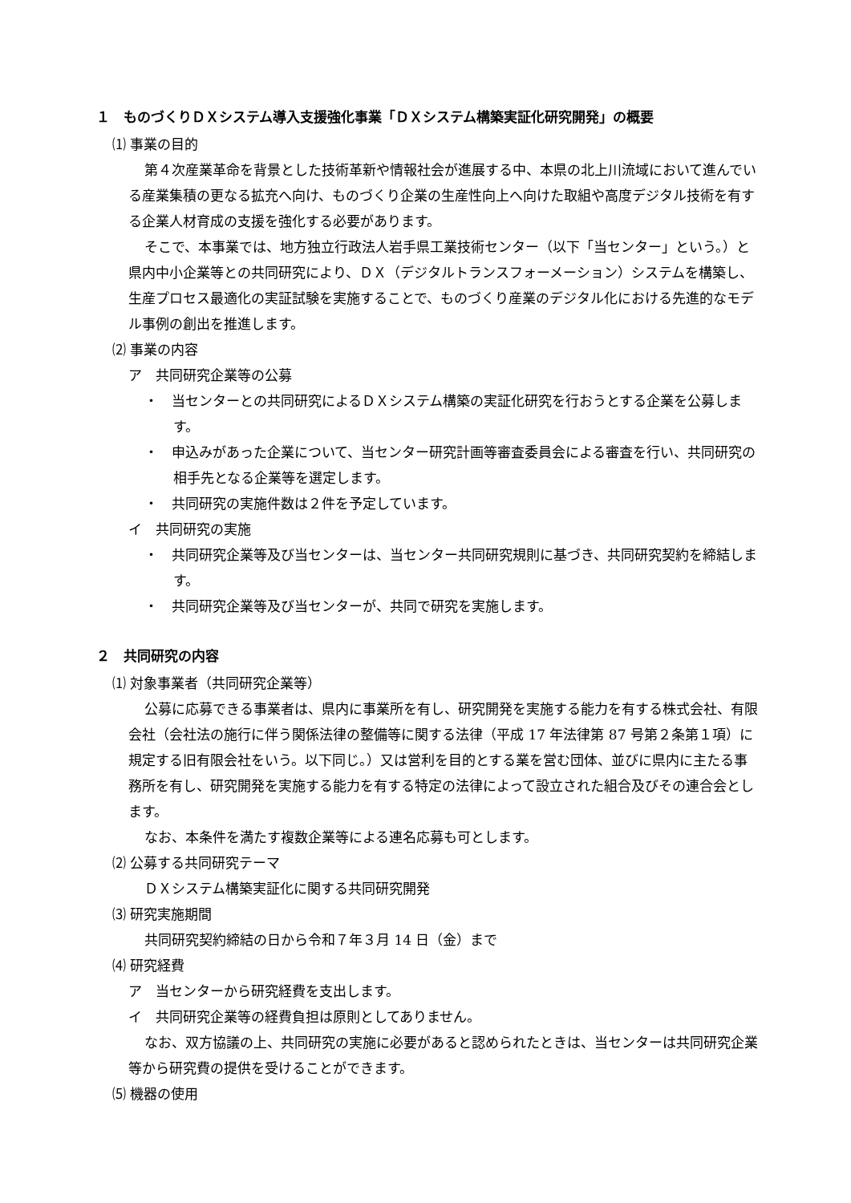１　ものづくりＤＸシステム導入支援強化事業「ＤＸシステム構築実証化研究開発」の概要
⑴ 事業の目的
第４次産業革命を背景とした技術革新や情報社会が進展する中、本県の北上川流域において進んでいる産業集積の更なる拡充へ向け、ものづくり企業の生産性向上へ向けた取組や高度デジタル技術を有する企業人材育成の支援を強化する必要があります。
そこで、本事業では、地方独立行政法人岩手県工業技術センター（以下「当センター」という。）と県内中小企業等との共同研究により、ＤＸ（デジタルトランスフォーメーション）システムを構築し、生産プロセス最適化の実証試験を実施することで、ものづくり産業のデジタル化における先進的なモデル事例の創出を推進します。
⑵ 事業の内容
ア　共同研究企業等の公募
・　当センターとの共同研究によるＤＸシステム構築の実証化研究を行おうとする企業を公募します。
・　申込みがあった企業について、当センター研究計画等審査委員会による審査を行い、共同研究の相手先となる企業等を選定します。
・　共同研究の実施件数は２件を予定しています。
イ　共同研究の実施
・　共同研究企業等及び当センターは、当センター共同研究規則に基づき、共同研究契約を締結します。
・　共同研究企業等及び当センターが、共同で研究を実施します。
２　共同研究の内容
⑴ 対象事業者（共同研究企業等）
公募に応募できる事業者は、県内に事業所を有し、研究開発を実施する能力を有する株式会社、有限会社（会社法の施行に伴う関係法律の整備等に関する法律（平成 17 年法律第 87 号第２条第１項）に規定する旧有限会社をいう。以下同じ。）又は営利を目的とする業を営む団体、並びに県内に主たる事務所を有し、研究開発を実施する能力を有する特定の法律によって設立された組合及びその連合会とします。
なお、本条件を満たす複数企業等による連名応募も可とします。
⑵ 公募する共同研究テーマ
ＤＸシステム構築実証化に関する共同研究開発
⑶ 研究実施期間
共同研究契約締結の日から令和７年３月 14 日（金）まで
⑷ 研究経費
ア　当センターから研究経費を支出します。
イ　共同研究企業等の経費負担は原則としてありません。
なお、双方協議の上、共同研究の実施に必要があると認められたときは、当センターは共同研究企業等から研究費の提供を受けることができます。
⑸ 機器の使用